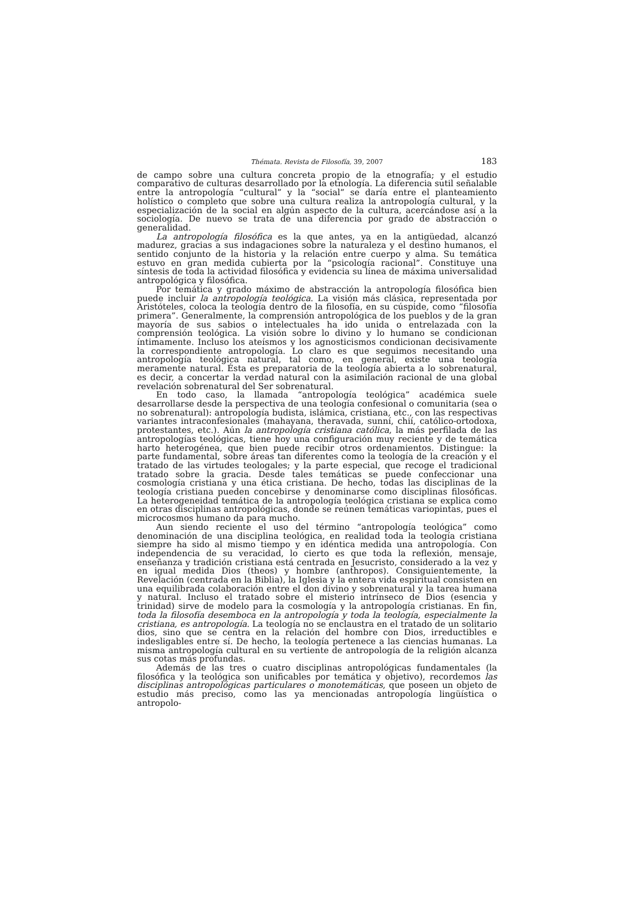Thémata. Revista de Filosofía, 39, 2007 183
de campo sobre una cultura concreta propio de la etnografía; y el estudio comparativo de culturas desarrollado por la etnología. La diferencia sutil señalable entre la antropología “cultural” y la “social” se daría entre el planteamiento holístico o completo que sobre una cultura realiza la antropología cultural, y la especialización de la social en algún aspecto de la cultura, acercándose así a la sociología. De nuevo se trata de una diferencia por grado de abstracción o generalidad.
La antropología filosófica es la que antes, ya en la antigüedad, alcanzó madurez, gracias a sus indagaciones sobre la naturaleza y el destino humanos, el sentido conjunto de la historia y la relación entre cuerpo y alma. Su temática estuvo en gran medida cubierta por la “psicología racional”. Constituye una síntesis de toda la actividad filosófica y evidencia su línea de máxima universalidad antropológica y filosófica.
Por temática y grado máximo de abstracción la antropología filosófica bien puede incluir la antropología teológica. La visión más clásica, representada por Aristóteles, coloca la teología dentro de la filosofía, en su cúspide, como “filosofía primera”. Generalmente, la comprensión antropológica de los pueblos y de la gran mayoría de sus sabios o intelectuales ha ido unida o entrelazada con la comprensión teológica. La visión sobre lo divino y lo humano se condicionan íntimamente. Incluso los ateísmos y los agnosticismos condicionan decisivamente la correspondiente antropología. Lo claro es que seguimos necesitando una antropología teológica natural, tal como, en general, existe una teología meramente natural. Ésta es preparatoria de la teología abierta a lo sobrenatural, es decir, a concertar la verdad natural con la asimilación racional de una global revelación sobrenatural del Ser sobrenatural.
En todo caso, la llamada “antropología teológica” académica suele desarrollarse desde la perspectiva de una teología confesional o comunitaria (sea o no sobrenatural): antropología budista, islámica, cristiana, etc., con las respectivas variantes intraconfesionales (mahayana, theravada, sunní, chií, católico-ortodoxa, protestantes, etc.). Aún la antropología cristiana católica, la más perfilada de las antropologías teológicas, tiene hoy una configuración muy reciente y de temática harto heterogénea, que bien puede recibir otros ordenamientos. Distingue: la parte fundamental, sobre áreas tan diferentes como la teología de la creación y el tratado de las virtudes teologales; y la parte especial, que recoge el tradicional tratado sobre la gracia. Desde tales temáticas se puede confeccionar una cosmología cristiana y una ética cristiana. De hecho, todas las disciplinas de la teología cristiana pueden concebirse y denominarse como disciplinas filosóficas. La heterogeneidad temática de la antropología teológica cristiana se explica como en otras disciplinas antropológicas, donde se reúnen temáticas variopintas, pues el microcosmos humano da para mucho.
Aun siendo reciente el uso del término “antropología teológica” como denominación de una disciplina teológica, en realidad toda la teología cristiana siempre ha sido al mismo tiempo y en idéntica medida una antropología. Con independencia de su veracidad, lo cierto es que toda la reflexión, mensaje, enseñanza y tradición cristiana está centrada en Jesucristo, considerado a la vez y en igual medida Dios (theos) y hombre (anthropos). Consiguientemente, la Revelación (centrada en la Biblia), la Iglesia y la entera vida espiritual consisten en una equilibrada colaboración entre el don divino y sobrenatural y la tarea humana y natural. Incluso el tratado sobre el misterio intrínseco de Dios (esencia y trinidad) sirve de modelo para la cosmología y la antropología cristianas. En fin, toda la filosofía desemboca en la antropología y toda la teología, especialmente la cristiana, es antropología. La teología no se enclaustra en el tratado de un solitario dios, sino que se centra en la relación del hombre con Dios, irreductibles e indesligables entre sí. De hecho, la teología pertenece a las ciencias humanas. La misma antropología cultural en su vertiente de antropología de la religión alcanza sus cotas más profundas.
Además de las tres o cuatro disciplinas antropológicas fundamentales (la filosófica y la teológica son unificables por temática y objetivo), recordemos las disciplinas antropológicas particulares o monotemáticas, que poseen un objeto de estudio más preciso, como las ya mencionadas antropología lingüística o antropolo-